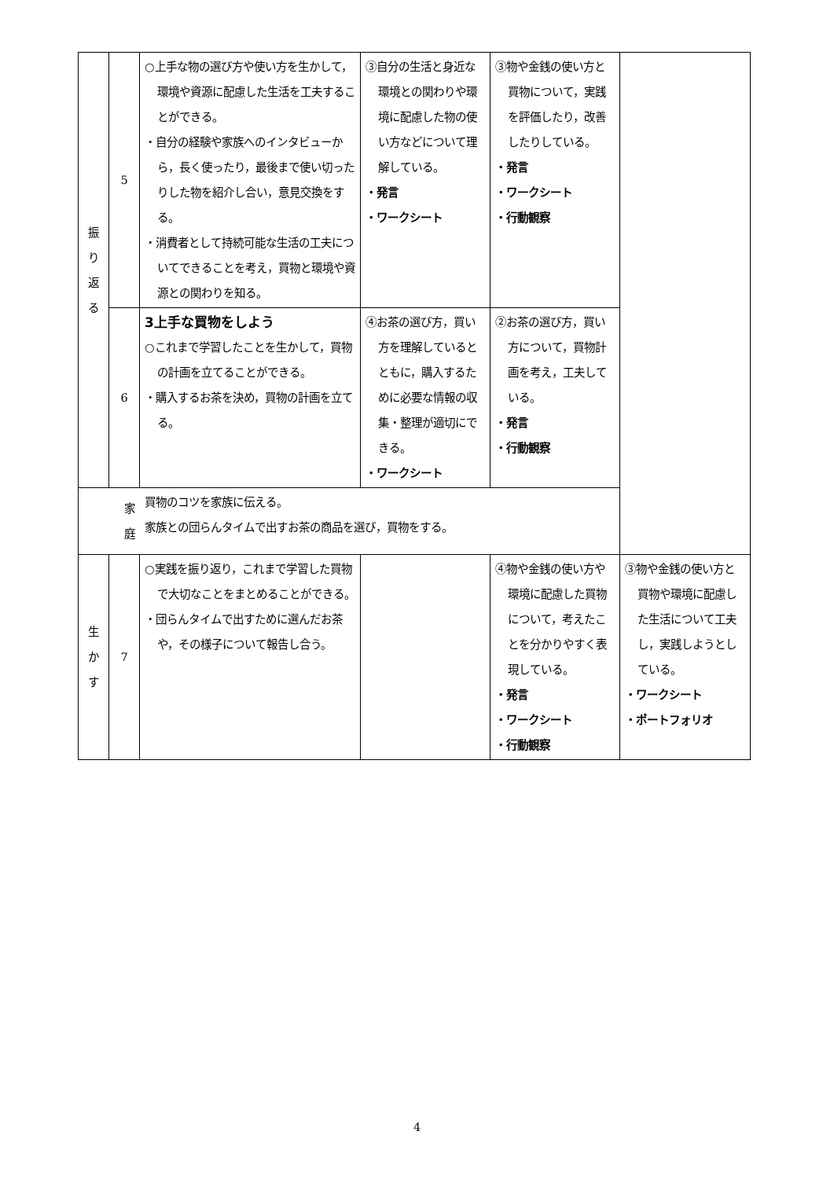| 振 り 返 る | 5 | ○上手な物の選び方や使い方を生かして，環境や資源に配慮した生活を工夫することができる。 ・自分の経験や家族へのインタビューから，長く使ったり，最後まで使い切ったりした物を紹介し合い，意見交換をする。 ・消費者として持続可能な生活の工夫についてできることを考え，買物と環境や資源との関わりを知る。 | ③自分の生活と身近な環境との関わりや環境に配慮した物の使い方などについて理解している。 ・発言 ・ワークシート | ③物や金銭の使い方と買物について，実践を評価したり，改善したりしている。 ・発言 ・ワークシート ・行動観察 | |
| | 6 | 3上手な買物をしよう ○これまで学習したことを生かして，買物の計画を立てることができる。 ・購入するお茶を決め，買物の計画を立てる。 | ④お茶の選び方，買い方を理解しているとともに，購入するために必要な情報の収集・整理が適切にできる。 ・ワークシート | ②お茶の選び方，買い方について，買物計画を考え，工夫している。 ・発言 ・行動観察 | |
| 家 庭 | | 買物のコツを家族に伝える。 家族との団らんタイムで出すお茶の商品を選び，買物をする。 | | | |
| 生 か す | 7 | ○実践を振り返り，これまで学習した買物で大切なことをまとめることができる。 ・団らんタイムで出すために選んだお茶や，その様子について報告し合う。 | | ④物や金銭の使い方や環境に配慮した買物について，考えたことを分かりやすく表現している。 ・発言 ・ワークシート ・行動観察 | ③物や金銭の使い方と買物や環境に配慮した生活について工夫し，実践しようとしている。 ・ワークシート ・ポートフォリオ |
4